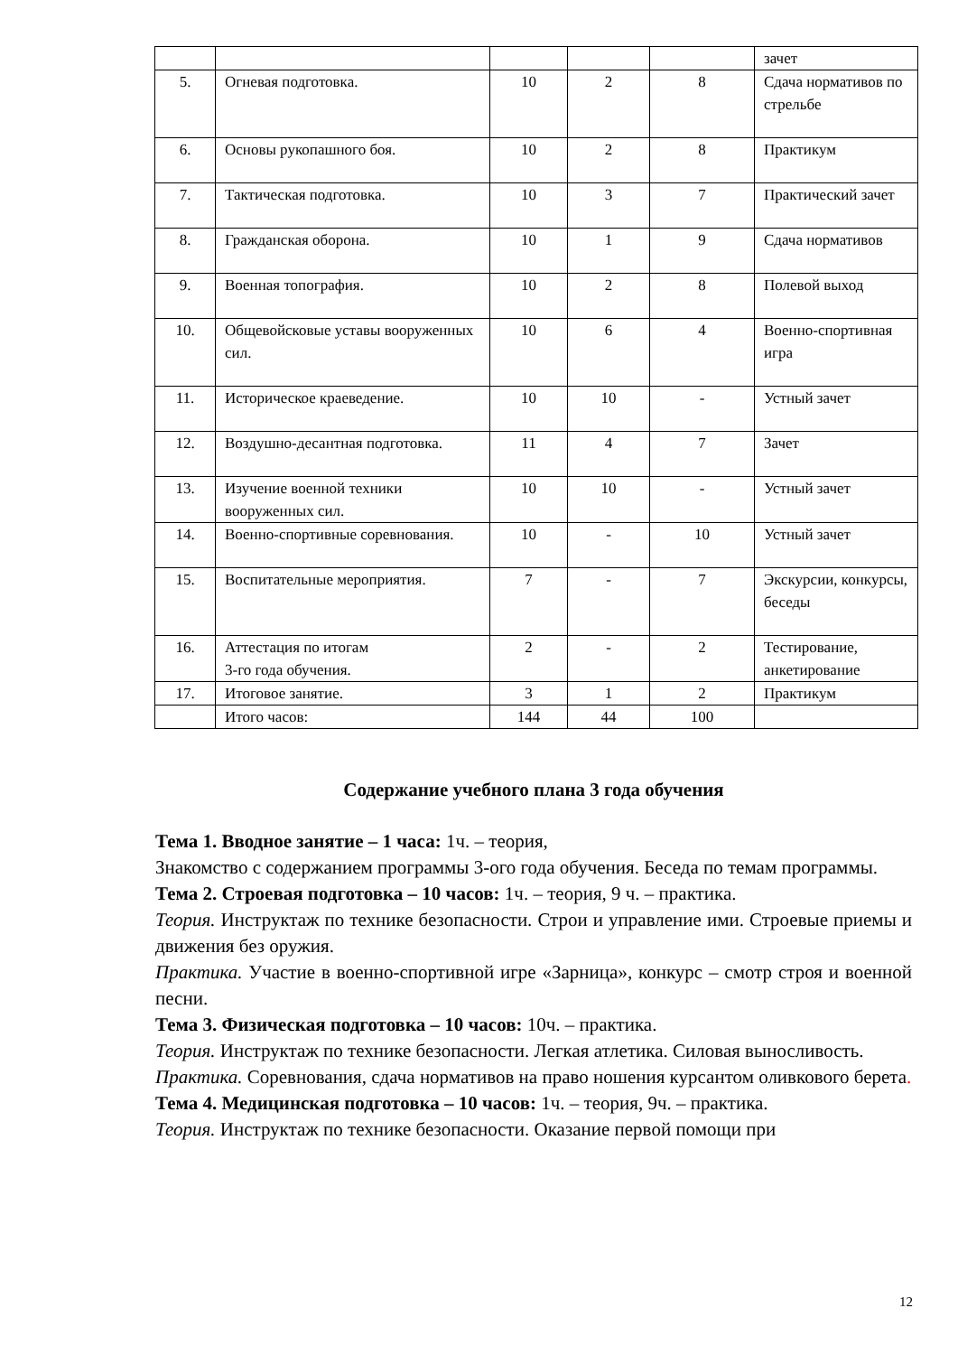| | | | | | зачет |
| 5. | Огневая подготовка. | 10 | 2 | 8 | Сдача нормативов по стрельбе |
| 6. | Основы рукопашного боя. | 10 | 2 | 8 | Практикум |
| 7. | Тактическая подготовка. | 10 | 3 | 7 | Практический зачет |
| 8. | Гражданская оборона. | 10 | 1 | 9 | Сдача нормативов |
| 9. | Военная топография. | 10 | 2 | 8 | Полевой выход |
| 10. | Общевойсковые уставы вооруженных сил. | 10 | 6 | 4 | Военно-спортивная игра |
| 11. | Историческое краеведение. | 10 | 10 | - | Устный зачет |
| 12. | Воздушно-десантная подготовка. | 11 | 4 | 7 | Зачет |
| 13. | Изучение военной техники вооруженных сил. | 10 | 10 | - | Устный зачет |
| 14. | Военно-спортивные соревнования. | 10 | - | 10 | Устный зачет |
| 15. | Воспитательные мероприятия. | 7 | - | 7 | Экскурсии, конкурсы, беседы |
| 16. | Аттестация по итогам 3-го года обучения. | 2 | - | 2 | Тестирование, анкетирование |
| 17. | Итоговое занятие. | 3 | 1 | 2 | Практикум |
| | Итого часов: | 144 | 44 | 100 | |
Содержание учебного плана 3 года обучения
Тема 1. Вводное занятие – 1 часа: 1ч. – теория,
Знакомство с содержанием программы 3-ого года обучения. Беседа по темам программы.
Тема 2. Строевая подготовка – 10 часов: 1ч. – теория, 9 ч. – практика.
Теория. Инструктаж по технике безопасности. Строи и управление ими. Строевые приемы и движения без оружия.
Практика. Участие в военно-спортивной игре «Зарница», конкурс – смотр строя и военной песни.
Тема 3. Физическая подготовка – 10 часов: 10ч. – практика.
Теория. Инструктаж по технике безопасности. Легкая атлетика. Силовая выносливость.
Практика. Соревнования, сдача нормативов на право ношения курсантом оливкового берета.
Тема 4. Медицинская подготовка – 10 часов: 1ч. – теория, 9ч. – практика.
Теория. Инструктаж по технике безопасности. Оказание первой помощи при
12